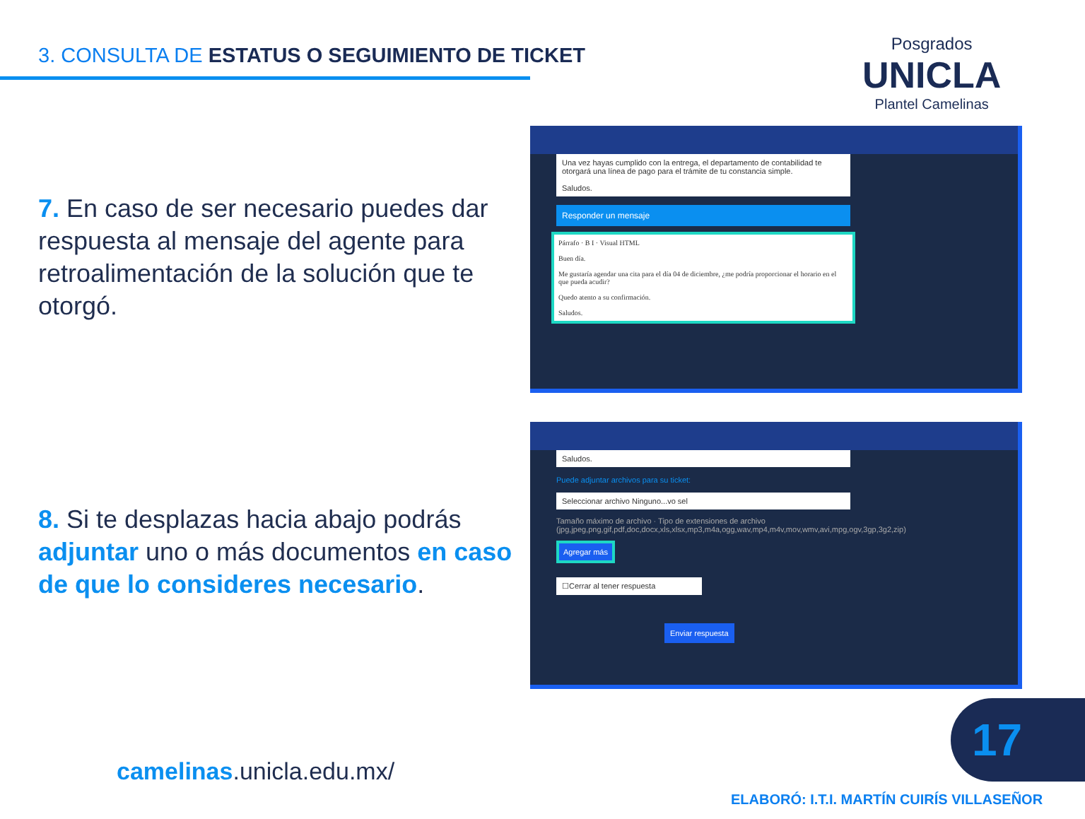3. CONSULTA DE ESTATUS O SEGUIMIENTO DE TICKET
Posgrados
UNICLA
Plantel Camelinas
7. En caso de ser necesario puedes dar respuesta al mensaje del agente para retroalimentación de la solución que te otorgó.
8. Si te desplazas hacia abajo podrás adjuntar uno o más documentos en caso de que lo consideres necesario.
Una vez hayas cumplido con la entrega, el departamento de contabilidad te otorgará una línea de pago para el trámite de tu constancia simple.
Saludos.
Responder un mensaje
Párrafo · B I · Visual HTML
Buen día.
Me gustaría agendar una cita para el día 04 de diciembre, ¿me podría proporcionar el horario en el que pueda acudir?
Quedo atento a su confirmación.
Saludos.
Saludos.
Puede adjuntar archivos para su ticket:
Seleccionar archivo Ninguno...vo sel
Tamaño máximo de archivo · Tipo de extensiones de archivo (jpg,jpeg,png,gif,pdf,doc,docx,xls,xlsx,mp3,m4a,ogg,wav,mp4,m4v,mov,wmv,avi,mpg,ogv,3gp,3g2,zip)
Agregar más
☐Cerrar al tener respuesta
Enviar respuesta
camelinas.unicla.edu.mx/
17
ELABORÓ: I.T.I. MARTÍN CUIRÍS VILLASEÑOR